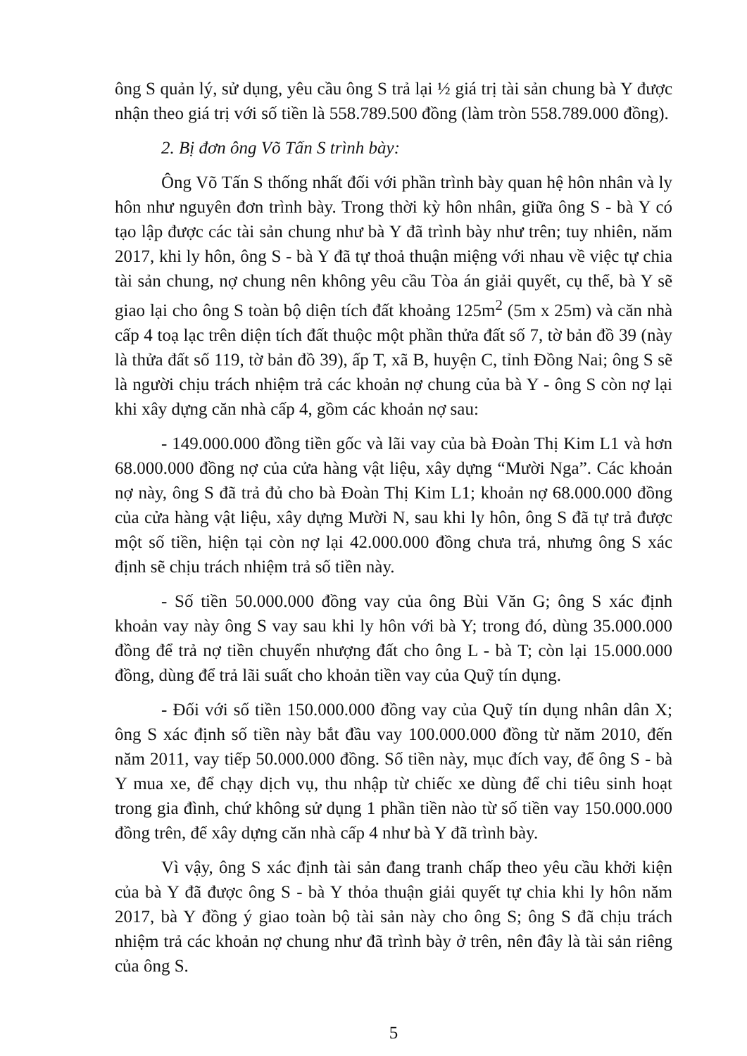ông S quản lý, sử dụng, yêu cầu ông S trả lại ½ giá trị tài sản chung bà Y được nhận theo giá trị với số tiền là 558.789.500 đồng (làm tròn 558.789.000 đồng).
2. Bị đơn ông Võ Tấn S trình bày:
Ông Võ Tấn S thống nhất đối với phần trình bày quan hệ hôn nhân và ly hôn như nguyên đơn trình bày. Trong thời kỳ hôn nhân, giữa ông S - bà Y có tạo lập được các tài sản chung như bà Y đã trình bày như trên; tuy nhiên, năm 2017, khi ly hôn, ông S - bà Y đã tự thoả thuận miệng với nhau về việc tự chia tài sản chung, nợ chung nên không yêu cầu Tòa án giải quyết, cụ thể, bà Y sẽ giao lại cho ông S toàn bộ diện tích đất khoảng 125m<sup>2</sup> (5m x 25m) và căn nhà cấp 4 toạ lạc trên diện tích đất thuộc một phần thửa đất số 7, tờ bản đồ 39 (này là thửa đất số 119, tờ bản đồ 39), ấp T, xã B, huyện C, tỉnh Đồng Nai; ông S sẽ là người chịu trách nhiệm trả các khoản nợ chung của bà Y - ông S còn nợ lại khi xây dựng căn nhà cấp 4, gồm các khoản nợ sau:
- 149.000.000 đồng tiền gốc và lãi vay của bà Đoàn Thị Kim L1 và hơn 68.000.000 đồng nợ của cửa hàng vật liệu, xây dựng “Mười Nga”. Các khoản nợ này, ông S đã trả đủ cho bà Đoàn Thị Kim L1; khoản nợ 68.000.000 đồng của cửa hàng vật liệu, xây dựng Mười N, sau khi ly hôn, ông S đã tự trả được một số tiền, hiện tại còn nợ lại 42.000.000 đồng chưa trả, nhưng ông S xác định sẽ chịu trách nhiệm trả số tiền này.
- Số tiền 50.000.000 đồng vay của ông Bùi Văn G; ông S xác định khoản vay này ông S vay sau khi ly hôn với bà Y; trong đó, dùng 35.000.000 đồng để trả nợ tiền chuyển nhượng đất cho ông L - bà T; còn lại 15.000.000 đồng, dùng để trả lãi suất cho khoản tiền vay của Quỹ tín dụng.
- Đối với số tiền 150.000.000 đồng vay của Quỹ tín dụng nhân dân X; ông S xác định số tiền này bắt đầu vay 100.000.000 đồng từ năm 2010, đến năm 2011, vay tiếp 50.000.000 đồng. Số tiền này, mục đích vay, để ông S - bà Y mua xe, để chạy dịch vụ, thu nhập từ chiếc xe dùng để chi tiêu sinh hoạt trong gia đình, chứ không sử dụng 1 phần tiền nào từ số tiền vay 150.000.000 đồng trên, để xây dựng căn nhà cấp 4 như bà Y đã trình bày.
Vì vậy, ông S xác định tài sản đang tranh chấp theo yêu cầu khởi kiện của bà Y đã được ông S - bà Y thỏa thuận giải quyết tự chia khi ly hôn năm 2017, bà Y đồng ý giao toàn bộ tài sản này cho ông S; ông S đã chịu trách nhiệm trả các khoản nợ chung như đã trình bày ở trên, nên đây là tài sản riêng của ông S.
5